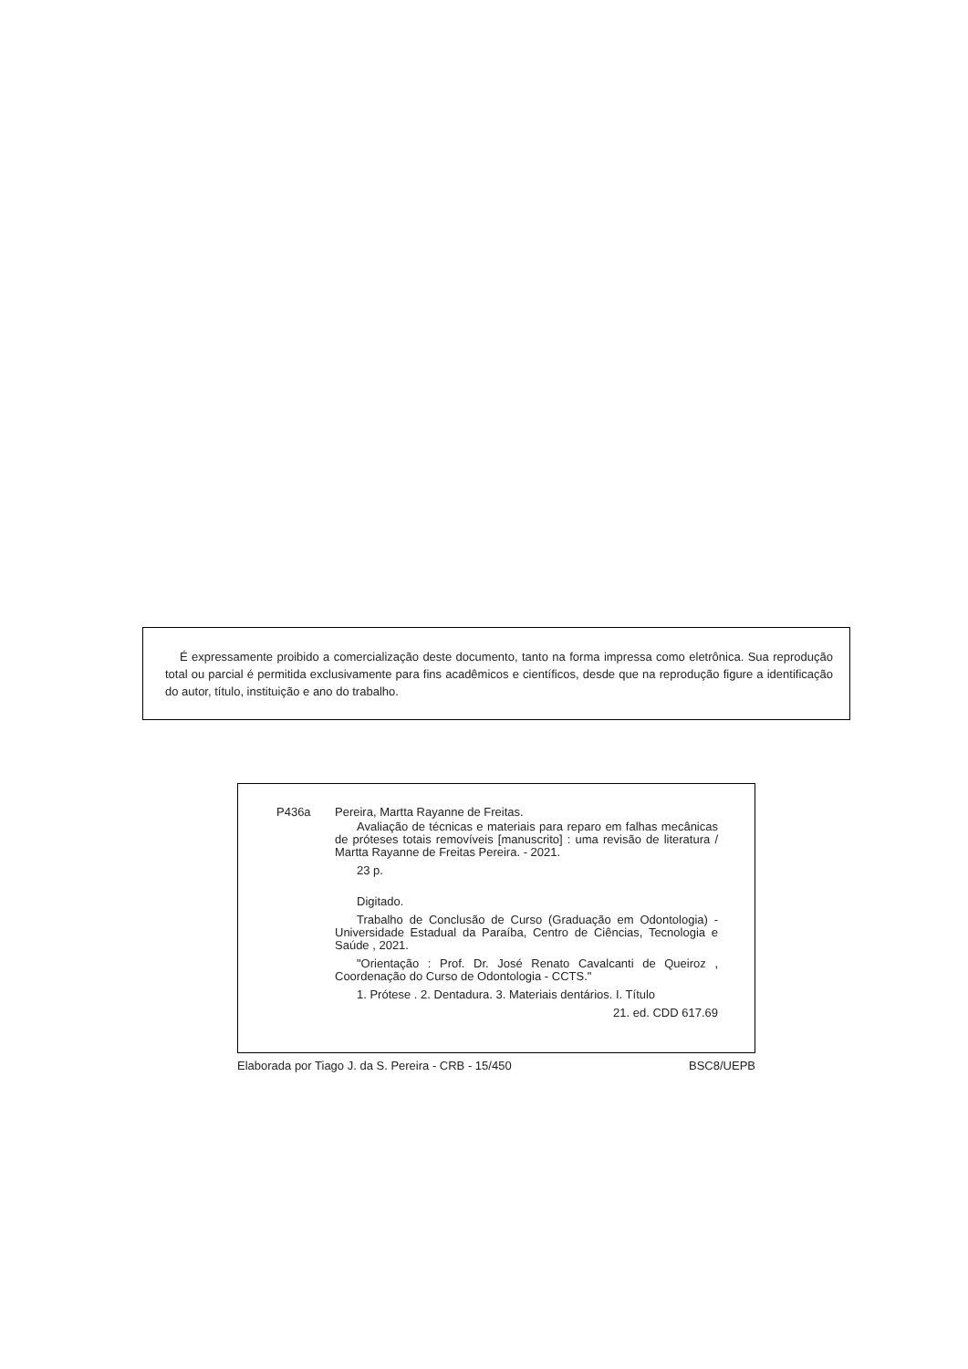É expressamente proibido a comercialização deste documento, tanto na forma impressa como eletrônica. Sua reprodução total ou parcial é permitida exclusivamente para fins acadêmicos e científicos, desde que na reprodução figure a identificação do autor, título, instituição e ano do trabalho.
P436a Pereira, Martta Rayanne de Freitas.
Avaliação de técnicas e materiais para reparo em falhas mecânicas de próteses totais removíveis [manuscrito] : uma revisão de literatura / Martta Rayanne de Freitas Pereira. - 2021.
23 p.
Digitado.
Trabalho de Conclusão de Curso (Graduação em Odontologia) - Universidade Estadual da Paraíba, Centro de Ciências, Tecnologia e Saúde , 2021.
"Orientação : Prof. Dr. José Renato Cavalcanti de Queiroz , Coordenação do Curso de Odontologia - CCTS."
1. Prótese . 2. Dentadura. 3. Materiais dentários. I. Título
21. ed. CDD 617.69
Elaborada por Tiago J. da S. Pereira - CRB - 15/450 BSC8/UEPB